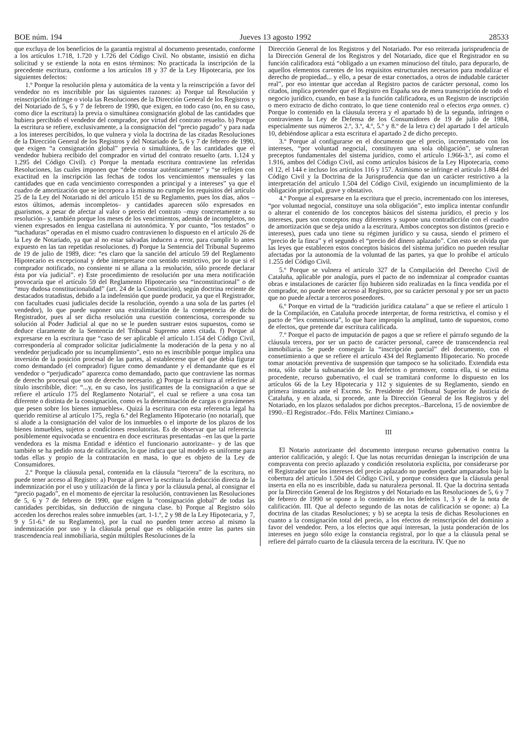BOE núm. 194 Jueves 13 agosto 1992 28533
que excluya de los beneficios de la garantía registral al documento presentado, conforme a los artículos 1.718, 1.720 y 1.726 del Código Civil. No obstante, insistió en dicha solicitud y se extiende la nota en estos términos: No practicada la inscripción de la precedente escritura, conforme a los artículos 18 y 37 de la Ley Hipotecaria, por los siguientes defectos:
1.º Porque la resolución plena y automática de la venta y la reinscripción a favor del vendedor no es inscribible por las siguientes razones: a) Porque tal Resolución y reinscripción infringe o viola las Resoluciones de la Dirección General de los Registros y del Notariado de 5, 6 y 7 de febrero de 1990, que exigen, en todo caso (no, en su caso, como dice la escritura) la previa o simultánea consignación global de las cantidades que hubiera percibido el vendedor del comprador, por virtud del contrato resuelto. b) Porque la escritura se refiere, exclusivamente, a la consignación del “precio pagado” y para nada a los intereses percibidos, lo que vulnera y viola la doctrina de las citadas Resoluciones de la Dirección General de los Registros y del Notariado de 5, 6 y 7 de febrero de 1990, que exigen “a consignación global” previa o simultánea, de las cantidades que el vendedor hubiera recibido del comprador en virtud del contrato resuelto (arts. 1.124 y 1.295 del Código Civil). c) Porque la mentada escritura contraviene las referidas Resoluciones, las cuales imponen que “debe constar auténticamente” y “se reflejen con exactitud en la inscripción las fechas de todos los vencimientos mensuales y las cantidades que en cada vencimiento corresponden a principal y a intereses” ya que el cuadro de amortización que se incorpora a la misma no cumple los requisitos del artículo 25 de la Ley del Notariado ni del artículo 151 de su Reglamento, pues los días, años –estos últimos, además incompletos– y cantidades aparecen sólo expresados en guarismos, a pesar de afectar al valor o precio del contrato –muy concretamente a su resolución– y, también porque los meses de los vencimientos, además de incompletos, no vienen expresados en lengua castellana ni autonómica. Y por cuanto, “los testados” o “tachaduras” operadas en el mismo cuadro contravienen lo dispuesto en el artículo 26 de la Ley de Notariado, ya que al no estar salvadas inducen a error, para cumplir lo antes expuesto en las tan repetidas resoluciones. d) Porque la Sentencia del Tribunal Supremo de 19 de julio de 1989, dice: “es claro que la sanción del artículo 59 del Reglamento Hipotecario es excepcional y debe interpretarse con sentido restrictivo, por lo que si el comprador notificado, no consiente ni se allana a la resolución, sólo procede declarar ésta por vía judicial”. e) Este procedimiento de resolución por una mera notificación provocaría que el artículo 59 del Reglamento Hipotecario sea “inconstitucional” o de “muy dudosa constitucionalidad” (art. 24 de la Constitución), según doctrina reciente de destacados tratadistas, debido a la indefensión que puede producir, ya que el Registrador, con facultades cuasi judiciales decide la resolución, oyendo a una sola de las partes (el vendedor), lo que puede suponer una extralimitación de la competencia de dicho Registrador, pues al ser dicha resolución una cuestión contenciosa, corresponde su solución al Poder Judicial al que no se le pueden sustraer estos supuestos, como se deduce claramente de la Sentencia del Tribunal Supremo antes citada. f) Porque al expresarse en la escritura que “caso de ser aplicable el artículo 1.154 del Código Civil, correspondería al comprador solicitar judicialmente la moderación de la pena y no al vendedor perjudicado por su incumplimiento”, esto no es inscribible porque implica una inversión de la posición procesal de las partes, al establecerse que el que debía figurar como demandado (el comprador) figure como demandante y el demandante que es el vendedor o “perjudicado” aparezca como demandado, pacto que contraviene las normas de derecho procesal que son de derecho necesario. g) Porque la escritura al referirse al título inscribible, dice: “...y, en su caso, los justificantes de la consignación a que se refiere el artículo 175 del Reglamento Notarial”, el cual se refiere a una cosa tan diferente o distinta de la consignación, como es la determinación de cargas o gravámenes que pesen sobre los bienes inmuebles». Quizá la escritura con esta referencia legal ha querido remitirse al artículo 175, regla 6.ª del Reglamento Hipotecario (no notarial), que sí alude a la consignación del valor de los inmuebles o el importe de los plazos de los bienes inmuebles, sujetos a condiciones resolutorias. Es de observar que tal referencia posiblemente equivocada se encuentra en doce escrituras presentadas –en las que la parte vendedora es la misma Entidad e idéntico el funcionario autorizante– y de las que también se ha pedido nota de calificación, lo que indica que tal modelo es uniforme para todas ellas y propio de la contratación en masa, lo que es objeto de la Ley de Consumidores.
2.º Porque la cláusula penal, contenida en la cláusula “tercera” de la escritura, no puede tener acceso al Registro: a) Porque al prever la escritura la deducción directa de la indemnización por el uso y utilización de la finca y por la cláusula penal, al consignar el “precio pagado”, en el momento de ejercitar la resolución, contravienen las Resoluciones de 5, 6 y 7 de febrero de 1990, que exigen la “consignación global” de todas las cantidades percibidas, sin deducción de ninguna clase. b) Porque al Registro sólo acceden los derechos reales sobre inmuebles (art. 1-1.º, 2 y 98 de la Ley Hipotecaria, y 7, 9 y 51-6.º de su Reglamento), por la cual no pueden tener acceso al mismo la indemnización por uso y la cláusula penal que es obligación entre las partes sin trascendencia real inmobiliaria, según múltiples Resoluciones de la
Dirección General de los Registros y del Notariado. Por eso reiterada jurisprudencia de la Dirección General de los Registros y del Notariado, dice que el Registrador en su función calificadora está “obligado a un examen minucioso del título, para depurarlo, de aquellos elementos carentes de los requisitos estructurales necesarios para modalizar el derecho de propiedad... y ello, a pesar de estar conectados, a otros de indudable carácter real”, por eso intentar que accedan al Registro pactos de carácter personal, como los citados, implica pretender que el Registro en España sea de mera transcripción de todo el negocio jurídico, cuando, en base a la función calificadora, es un Registro de inscripción o mero extracto de dicho contrato, lo que tiene contenido real o efectos erga omnes. c) Porque lo contenido en la cláusula tercera y el apartado b) de la segunda, infringen o contravienen la Ley de Defensa de los Consumidores de 19 de julio de 1984, especialmente sus números 2.º, 3.º, 4.º, 5.º y 8.º de la letra c) del apartado 1 del artículo 10, debiéndose aplicar a esta escritura el apartado 2 de dicho precepto.
3.º Porque al configurarse en el documento que el precio, incrementado con los intereses, “por voluntad negocial, constituyen una sola obligación”, se vulneran preceptos fundamentales del sistema jurídico, como el artículo 1.966-3.º, así como el 1.916, ambos del Código Civil, así como artículos básicos de la Ley Hipotecaria, como el 12, el 144 e incluso los artículos 116 y 157. Asimismo se infringe el artículo 1.884 del Código Civil y la Doctrina de la Jurisprudencia que dan un carácter restrictivo a la interpretación del artículo 1.504 del Código Civil, exigiendo un incumplimiento de la obligación principal, grave y obstativo.
4.º Porque al expresarse en la escritura que el precio, incrementado con los intereses, “por voluntad negocial, constituye una sola obligación”, esto implica intentar confundir o alterar el contenido de los conceptos básicos del sistema jurídico, el precio y los intereses, pues son conceptos muy diferentes y supone una contradicción con el cuadro de amortización que se deja unido a la escritura. Ambos conceptos son distintos (precio e intereses), pues cada uno tiene su régimen jurídico y su causa, siendo el primero el “precio de la finca” y el segundo el “precio del dinero aplazado”. Con esto se olvida que las leyes que establecen estos conceptos básicos del sistema jurídico no pueden resultar afectadas por la autonomía de la voluntad de las partes, ya que lo prohíbe el artículo 1.255 del Código Civil.
5.º Porque se vulnera el artículo 327 de la Compilación del Derecho Civil de Cataluña, aplicable por analogía, pues el pacto de no indemnizar al comprador cuantas obras e instalaciones de carácter fijo hubieren sido realizadas en la finca vendida por el comprador, no puede tener acceso al Registro, por su carácter personal y por ser un pacto que no puede afectar a terceros poseedores.
6.º Porque en virtud de la “tradición jurídica catalana” a que se refiere el artículo 1 de la Compilación, en Cataluña procede interpretar, de forma restrictiva, el comiso y el pacto de “lex commisoria”, lo que hace impropio la amplitud, tanto de supuestos, como de efectos, que pretende dar escritura calificada.
7.º Porque el pacto de imputación de pagos a que se refiere el párrafo segundo de la cláusula tercera, por ser un pacto de carácter personal, carece de transcendencia real inmobiliaria. Se puede conseguir la “inscripción parcial” del documento, con el consetimiento a que se refiere el artículo 434 del Reglamento Hipotecario. No procede tomar anotación preventiva de suspensión que tampoco se ha solicitado. Extendida esta nota, sólo cabe la subsanación de los defectos o promover, contra ella, si se estima procedente, recurso gubernativo, el cual se tramitará conforme lo dispuesto en los artículos 66 de la Ley Hipotecaria y 112 y siguientes de su Reglamento, siendo en primera instancia ante el Excmo. Sr. Presidente del Tribunal Superior de Justicia de Cataluña, y en alzada, si procede, ante la Dirección General de los Registros y del Notariado, en los plazos señalados por dichos preceptos.–Barcelona, 15 de noviembre de 1990.–El Registrador.–Fdo. Félix Martínez Cimiano.»
III
El Notario autorizante del documento interpuso recurso gubernativo contra la anterior calificación, y alegó: I. Que las notas recurridas deniegan la inscripción de una compraventa con precio aplazado y condición resolutoria explícita, por considerarse por el Registrador que los intereses del precio aplazado no pueden quedar amparados bajo la cobertura del artículo 1.504 del Código Civil, y porque considera que la cláusula penal inserta en ella no es inscribible, dada su naturaleza personal. II. Que la doctrina sentada por la Dirección General de los Registros y del Notariado en las Resoluciones de 5, 6 y 7 de febrero de 1990 se opone a lo contenido en los defectos 1, 3 y 4 de la nota de calificación. III. Que al defecto segundo de las notas de calificación se opone: a) La doctrina de las citadas Resoluciones; y b) se acepta la tesis de dichas Resoluciones en cuanto a la consignación total del precio, a los efectos de reinscripción del dominio a favor del vendedor. Pero, a los efectos que aquí interesan, la justa ponderación de los intereses en juego sólo exige la constancia registral, por lo que a la cláusula penal se refiere del párrafo cuarto de la cláusula tercera de la escritura. IV. Que no